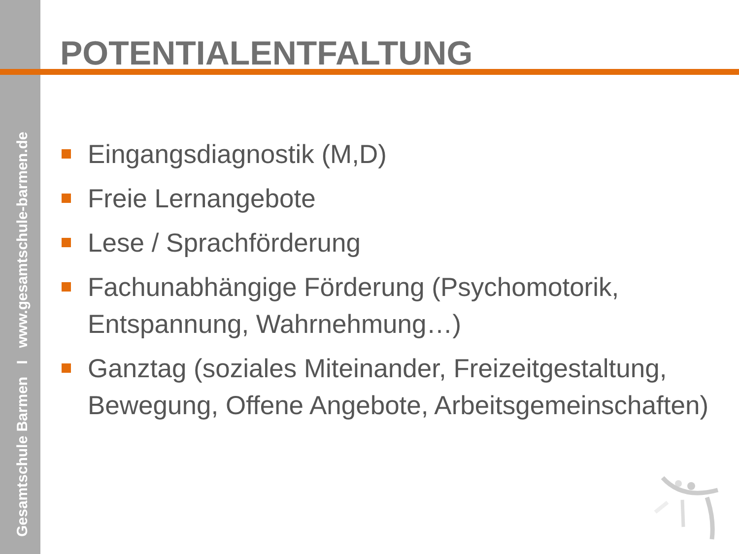Gesamtschule Barmen I www.gesamtschule-barmen.de
POTENTIALENTFALTUNG
Eingangsdiagnostik (M,D)
Freie Lernangebote
Lese / Sprachförderung
Fachunabhängige Förderung (Psychomotorik, Entspannung, Wahrnehmung…)
Ganztag (soziales Miteinander, Freizeitgestaltung, Bewegung, Offene Angebote, Arbeitsgemeinschaften)